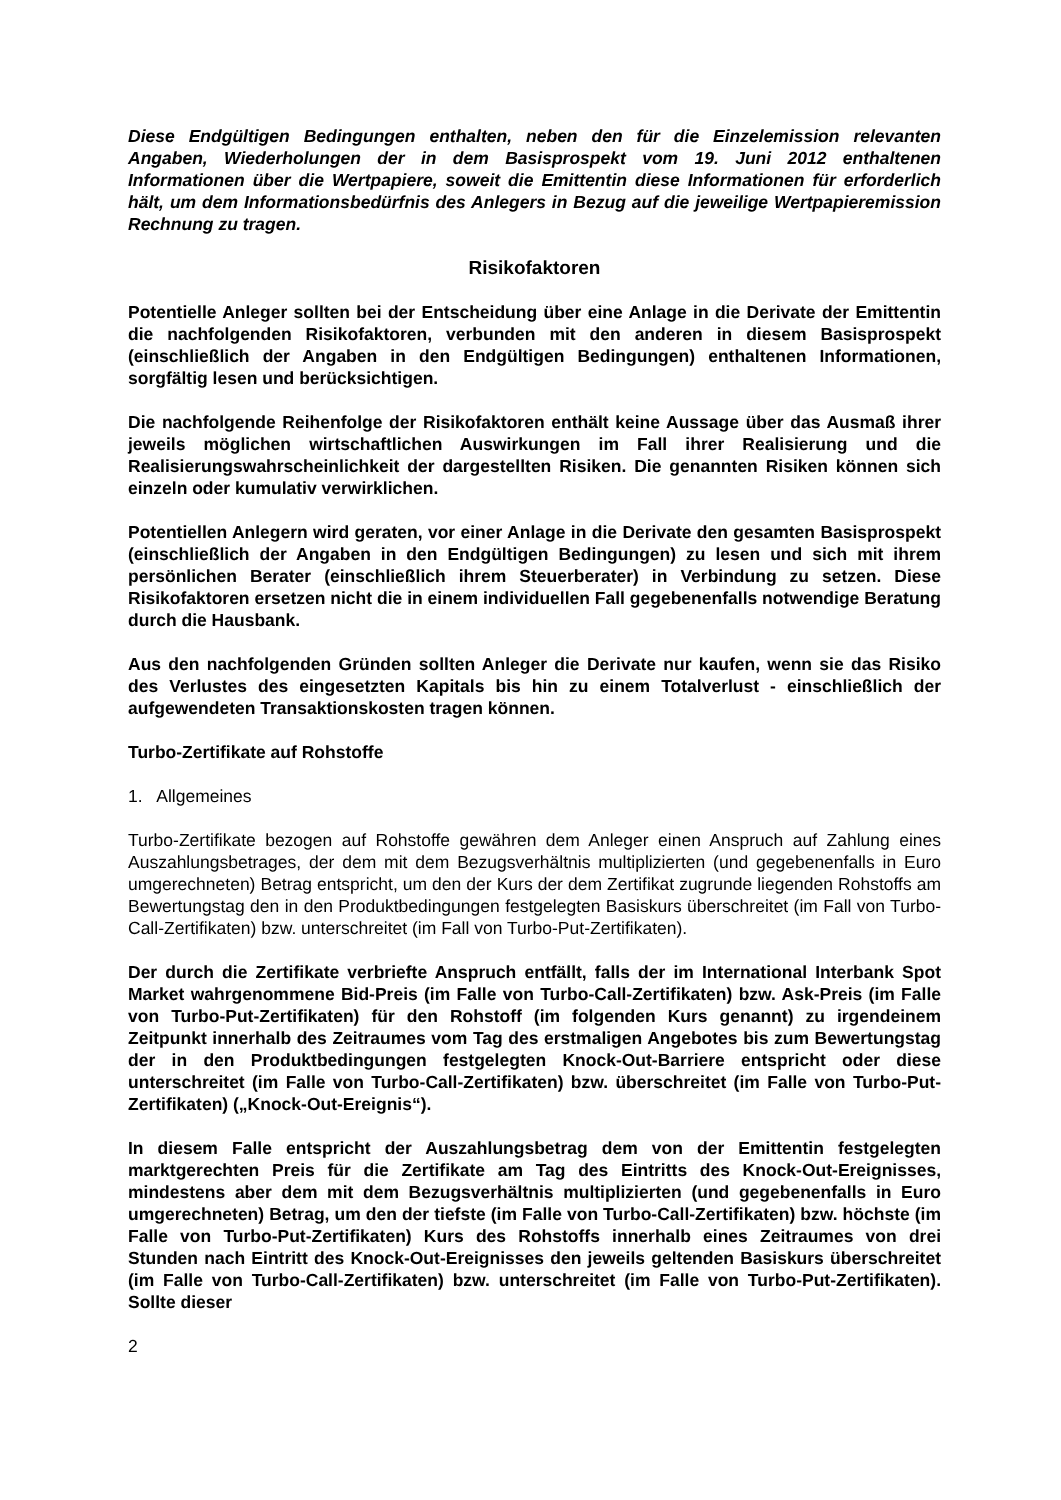Diese Endgültigen Bedingungen enthalten, neben den für die Einzelemission relevanten Angaben, Wiederholungen der in dem Basisprospekt vom 19. Juni 2012 enthaltenen Informationen über die Wertpapiere, soweit die Emittentin diese Informationen für erforderlich hält, um dem Informationsbedürfnis des Anlegers in Bezug auf die jeweilige Wertpapieremission Rechnung zu tragen.
Risikofaktoren
Potentielle Anleger sollten bei der Entscheidung über eine Anlage in die Derivate der Emittentin die nachfolgenden Risikofaktoren, verbunden mit den anderen in diesem Basisprospekt (einschließlich der Angaben in den Endgültigen Bedingungen) enthaltenen Informationen, sorgfältig lesen und berücksichtigen.
Die nachfolgende Reihenfolge der Risikofaktoren enthält keine Aussage über das Ausmaß ihrer jeweils möglichen wirtschaftlichen Auswirkungen im Fall ihrer Realisierung und die Realisierungswahrscheinlichkeit der dargestellten Risiken. Die genannten Risiken können sich einzeln oder kumulativ verwirklichen.
Potentiellen Anlegern wird geraten, vor einer Anlage in die Derivate den gesamten Basisprospekt (einschließlich der Angaben in den Endgültigen Bedingungen) zu lesen und sich mit ihrem persönlichen Berater (einschließlich ihrem Steuerberater) in Verbindung zu setzen. Diese Risikofaktoren ersetzen nicht die in einem individuellen Fall gegebenenfalls notwendige Beratung durch die Hausbank.
Aus den nachfolgenden Gründen sollten Anleger die Derivate nur kaufen, wenn sie das Risiko des Verlustes des eingesetzten Kapitals bis hin zu einem Totalverlust - einschließlich der aufgewendeten Transaktionskosten tragen können.
Turbo-Zertifikate auf Rohstoffe
1. Allgemeines
Turbo-Zertifikate bezogen auf Rohstoffe gewähren dem Anleger einen Anspruch auf Zahlung eines Auszahlungsbetrages, der dem mit dem Bezugsverhältnis multiplizierten (und gegebenenfalls in Euro umgerechneten) Betrag entspricht, um den der Kurs der dem Zertifikat zugrunde liegenden Rohstoffs am Bewertungstag den in den Produktbedingungen festgelegten Basiskurs überschreitet (im Fall von Turbo-Call-Zertifikaten) bzw. unterschreitet (im Fall von Turbo-Put-Zertifikaten).
Der durch die Zertifikate verbriefte Anspruch entfällt, falls der im International Interbank Spot Market wahrgenommene Bid-Preis (im Falle von Turbo-Call-Zertifikaten) bzw. Ask-Preis (im Falle von Turbo-Put-Zertifikaten) für den Rohstoff (im folgenden Kurs genannt) zu irgendeinem Zeitpunkt innerhalb des Zeitraumes vom Tag des erstmaligen Angebotes bis zum Bewertungstag der in den Produktbedingungen festgelegten Knock-Out-Barriere entspricht oder diese unterschreitet (im Falle von Turbo-Call-Zertifikaten) bzw. überschreitet (im Falle von Turbo-Put-Zertifikaten) („Knock-Out-Ereignis“).
In diesem Falle entspricht der Auszahlungsbetrag dem von der Emittentin festgelegten marktgerechten Preis für die Zertifikate am Tag des Eintritts des Knock-Out-Ereignisses, mindestens aber dem mit dem Bezugsverhältnis multiplizierten (und gegebenenfalls in Euro umgerechneten) Betrag, um den der tiefste (im Falle von Turbo-Call-Zertifikaten) bzw. höchste (im Falle von Turbo-Put-Zertifikaten) Kurs des Rohstoffs innerhalb eines Zeitraumes von drei Stunden nach Eintritt des Knock-Out-Ereignisses den jeweils geltenden Basiskurs überschreitet (im Falle von Turbo-Call-Zertifikaten) bzw. unterschreitet (im Falle von Turbo-Put-Zertifikaten). Sollte dieser
2